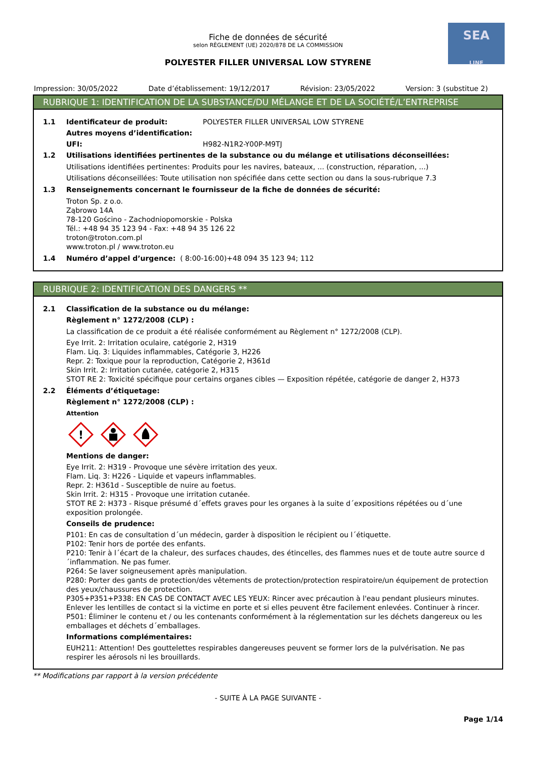SEA
LINE
Fiche de données de sécurité
selon RÈGLEMENT (UE) 2020/878 DE LA COMMISSION
POLYESTER FILLER UNIVERSAL LOW STYRENE
Impression: 30/05/2022 Date d’établissement: 19/12/2017 Révision: 23/05/2022 Version: 3 (substitue 2)
RUBRIQUE 1: IDENTIFICATION DE LA SUBSTANCE/DU MÉLANGE ET DE LA SOCIÉTÉ/L’ENTREPRISE
1.1 Identificateur de produit: POLYESTER FILLER UNIVERSAL LOW STYRENE
Autres moyens d’identification:
UFI: H982-N1R2-Y00P-M9TJ
1.2 Utilisations identifiées pertinentes de la substance ou du mélange et utilisations déconseillées:
Utilisations identifiées pertinentes: Produits pour les navires, bateaux, ... (construction, réparation, ...)
Utilisations déconseillées: Toute utilisation non spécifiée dans cette section ou dans la sous-rubrique 7.3
1.3 Renseignements concernant le fournisseur de la fiche de données de sécurité:
Troton Sp. z o.o.
Ząbrowo 14A
78-120 Gościno - Zachodniopomorskie - Polska
Tél.: +48 94 35 123 94 - Fax: +48 94 35 126 22
troton@troton.com.pl
www.troton.pl / www.troton.eu
1.4 Numéro d’appel d’urgence: ( 8:00-16:00)+48 094 35 123 94; 112
RUBRIQUE 2: IDENTIFICATION DES DANGERS **
2.1 Classification de la substance ou du mélange:
Règlement n° 1272/2008 (CLP) :
La classification de ce produit a été réalisée conformément au Règlement n° 1272/2008 (CLP).
Eye Irrit. 2: Irritation oculaire, catégorie 2, H319
Flam. Liq. 3: Liquides inflammables, Catégorie 3, H226
Repr. 2: Toxique pour la reproduction, Catégorie 2, H361d
Skin Irrit. 2: Irritation cutanée, catégorie 2, H315
STOT RE 2: Toxicité spécifique pour certains organes cibles — Exposition répétée, catégorie de danger 2, H373
2.2 Éléments d’étiquetage:
Règlement n° 1272/2008 (CLP) :
Attention
!
Mentions de danger:
Eye Irrit. 2: H319 - Provoque une sévère irritation des yeux.
Flam. Liq. 3: H226 - Liquide et vapeurs inflammables.
Repr. 2: H361d - Susceptible de nuire au foetus.
Skin Irrit. 2: H315 - Provoque une irritation cutanée.
STOT RE 2: H373 - Risque présumé d´effets graves pour les organes à la suite d´expositions répétées ou d´une exposition prolongée.
Conseils de prudence:
P101: En cas de consultation d´un médecin, garder à disposition le récipient ou l´étiquette.
P102: Tenir hors de portée des enfants.
P210: Tenir à l´écart de la chaleur, des surfaces chaudes, des étincelles, des flammes nues et de toute autre source d´inflammation. Ne pas fumer.
P264: Se laver soigneusement après manipulation.
P280: Porter des gants de protection/des vêtements de protection/protection respiratoire/un équipement de protection des yeux/chaussures de protection.
P305+P351+P338: EN CAS DE CONTACT AVEC LES YEUX: Rincer avec précaution à l'eau pendant plusieurs minutes. Enlever les lentilles de contact si la victime en porte et si elles peuvent être facilement enlevées. Continuer à rincer.
P501: Éliminer le contenu et / ou les contenants conformément à la réglementation sur les déchets dangereux ou les emballages et déchets d´emballages.
Informations complémentaires:
EUH211: Attention! Des gouttelettes respirables dangereuses peuvent se former lors de la pulvérisation. Ne pas respirer les aérosols ni les brouillards.
** Modifications par rapport à la version précédente
- SUITE À LA PAGE SUIVANTE -
Page 1/14